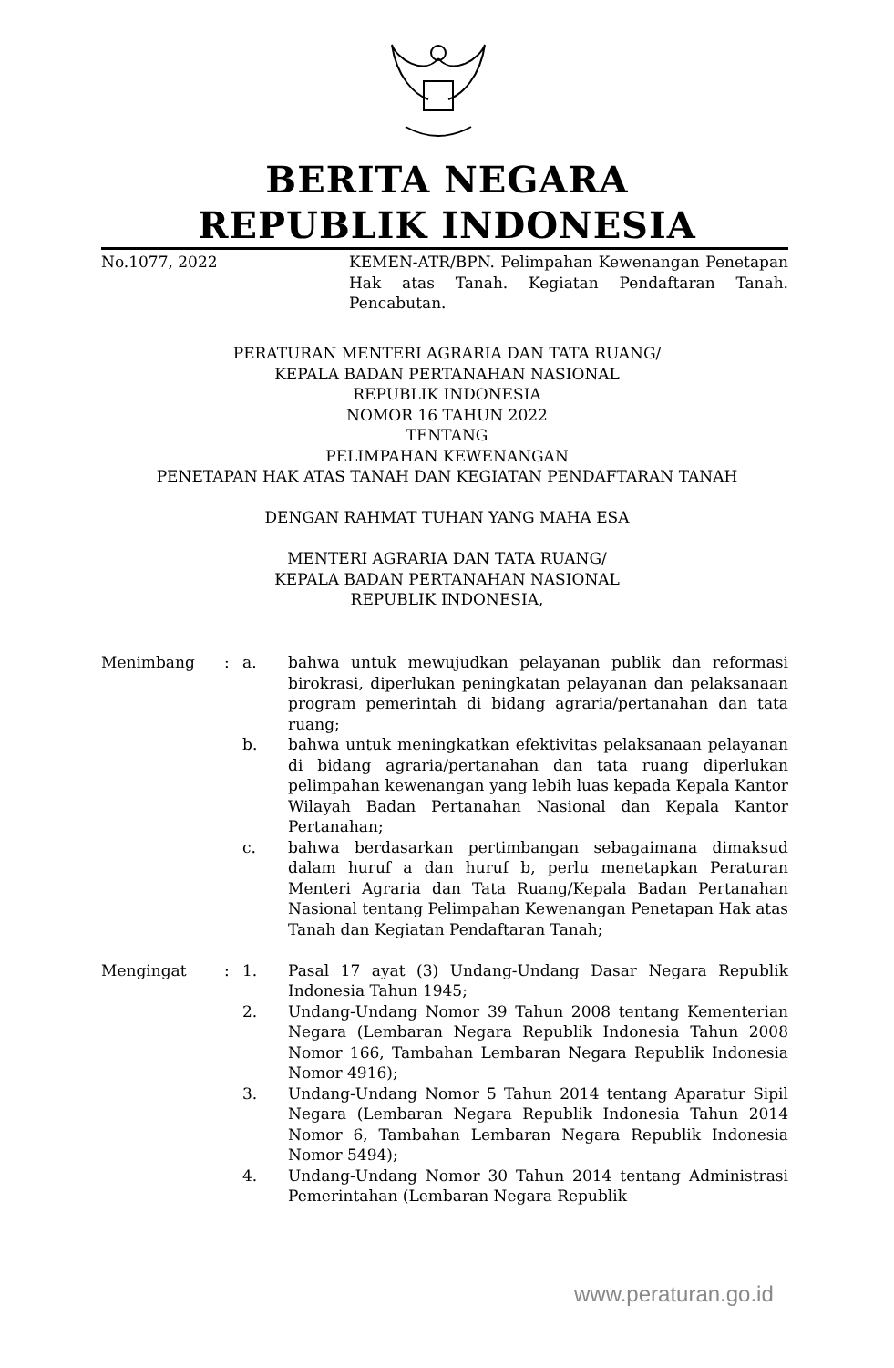BERITA NEGARA
REPUBLIK INDONESIA
No.1077, 2022 KEMEN-ATR/BPN. Pelimpahan Kewenangan Penetapan Hak atas Tanah. Kegiatan Pendaftaran Tanah. Pencabutan.
PERATURAN MENTERI AGRARIA DAN TATA RUANG/
KEPALA BADAN PERTANAHAN NASIONAL
REPUBLIK INDONESIA
NOMOR 16 TAHUN 2022
TENTANG
PELIMPAHAN KEWENANGAN
PENETAPAN HAK ATAS TANAH DAN KEGIATAN PENDAFTARAN TANAH
DENGAN RAHMAT TUHAN YANG MAHA ESA
MENTERI AGRARIA DAN TATA RUANG/
KEPALA BADAN PERTANAHAN NASIONAL
REPUBLIK INDONESIA,
Menimbang : a. bahwa untuk mewujudkan pelayanan publik dan reformasi birokrasi, diperlukan peningkatan pelayanan dan pelaksanaan program pemerintah di bidang agraria/pertanahan dan tata ruang;
b. bahwa untuk meningkatkan efektivitas pelaksanaan pelayanan di bidang agraria/pertanahan dan tata ruang diperlukan pelimpahan kewenangan yang lebih luas kepada Kepala Kantor Wilayah Badan Pertanahan Nasional dan Kepala Kantor Pertanahan;
c. bahwa berdasarkan pertimbangan sebagaimana dimaksud dalam huruf a dan huruf b, perlu menetapkan Peraturan Menteri Agraria dan Tata Ruang/Kepala Badan Pertanahan Nasional tentang Pelimpahan Kewenangan Penetapan Hak atas Tanah dan Kegiatan Pendaftaran Tanah;
Mengingat : 1. Pasal 17 ayat (3) Undang-Undang Dasar Negara Republik Indonesia Tahun 1945;
2. Undang-Undang Nomor 39 Tahun 2008 tentang Kementerian Negara (Lembaran Negara Republik Indonesia Tahun 2008 Nomor 166, Tambahan Lembaran Negara Republik Indonesia Nomor 4916);
3. Undang-Undang Nomor 5 Tahun 2014 tentang Aparatur Sipil Negara (Lembaran Negara Republik Indonesia Tahun 2014 Nomor 6, Tambahan Lembaran Negara Republik Indonesia Nomor 5494);
4. Undang-Undang Nomor 30 Tahun 2014 tentang Administrasi Pemerintahan (Lembaran Negara Republik
www.peraturan.go.id